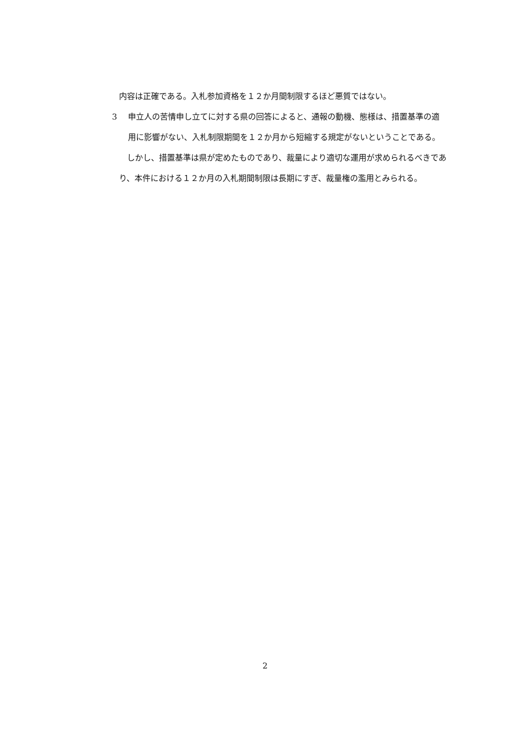内容は正確である。入札参加資格を１２か月間制限するほど悪質ではない。
3 申立人の苦情申し立てに対する県の回答によると、通報の動機、態様は、措置基準の適用に影響がない、入札制限期間を１２か月から短縮する規定がないということである。
　しかし、措置基準は県が定めたものであり、裁量により適切な運用が求められるべきであり、本件における１２か月の入札期間制限は長期にすぎ、裁量権の濫用とみられる。
2